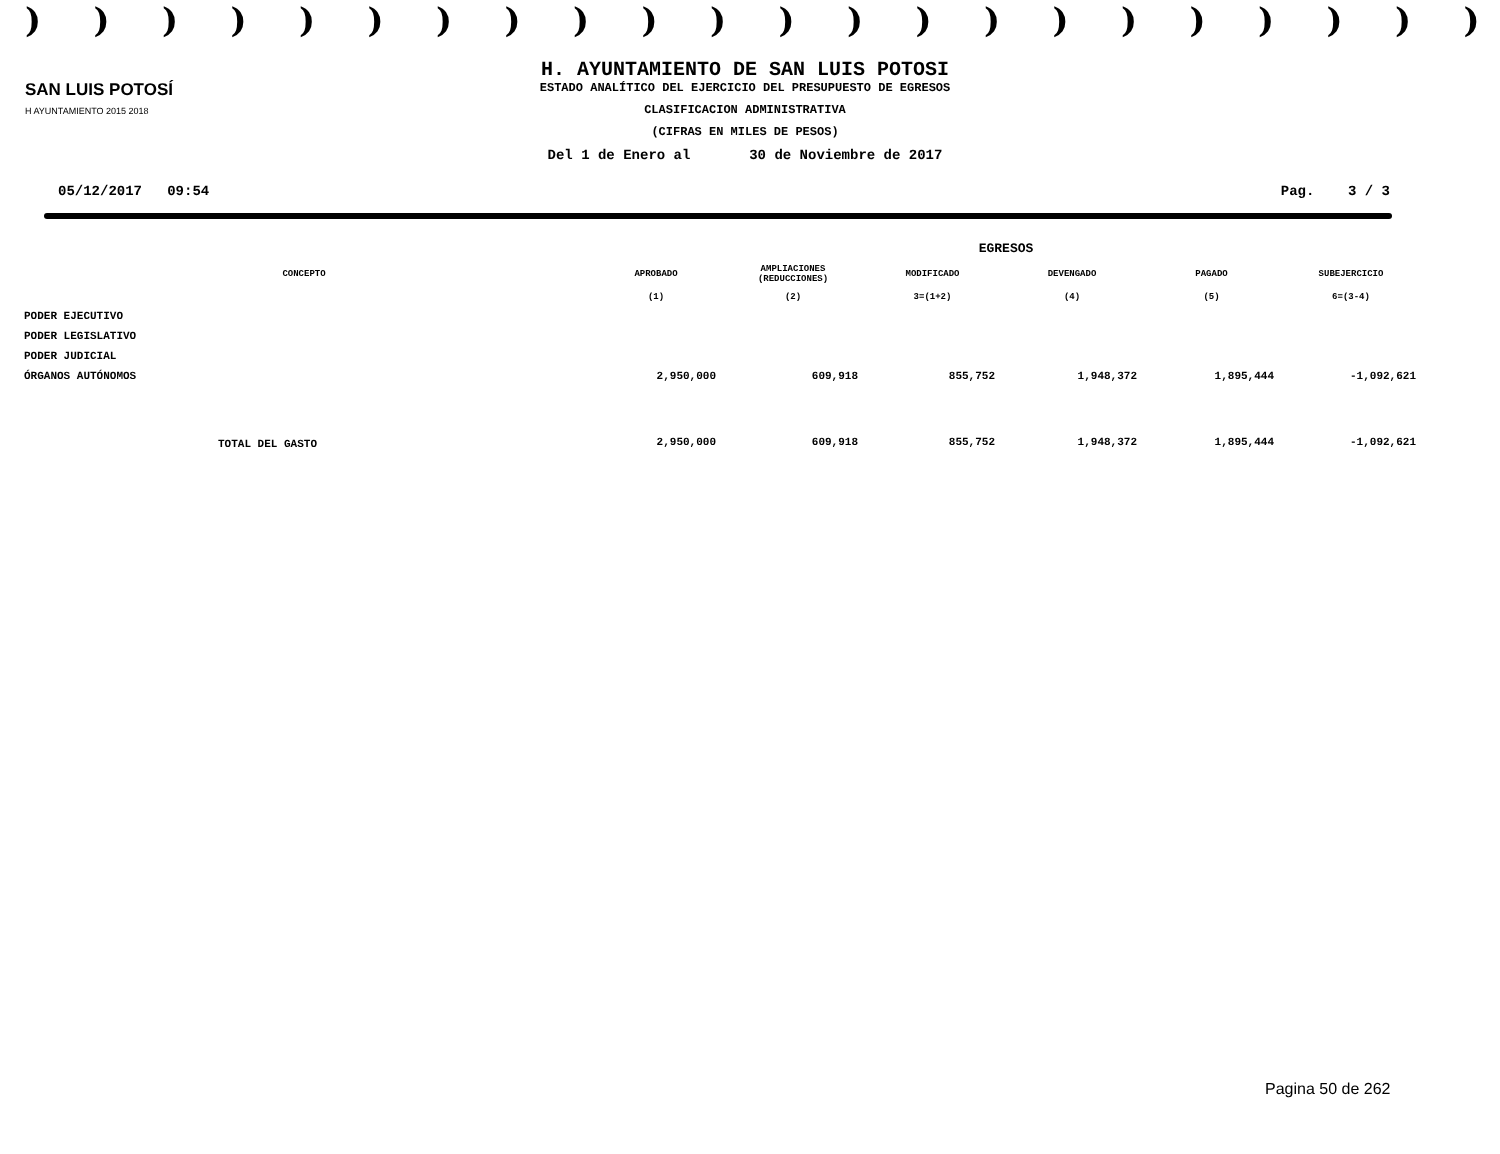))))))))))))))))))))))
SAN LUIS POTOSÍ
H AYUNTAMIENTO 2015 2018
H. AYUNTAMIENTO DE SAN LUIS POTOSI
ESTADO ANALÍTICO DEL EJERCICIO DEL PRESUPUESTO DE EGRESOS
CLASIFICACION ADMINISTRATIVA
(CIFRAS EN MILES DE PESOS)
Del 1 de Enero al 30 de Noviembre de 2017
05/12/2017 09:54 Pag. 3 / 3
| | EGRESOS | | | | | |
| --- | --- | --- | --- | --- | --- | --- |
| CONCEPTO | APROBADO | AMPLIACIONES (REDUCCIONES) | MODIFICADO | DEVENGADO | PAGADO | SUBEJERCICIO |
| | (1) | (2) | 3=(1+2) | (4) | (5) | 6=(3-4) |
| PODER EJECUTIVO | | | | | | |
| PODER LEGISLATIVO | | | | | | |
| PODER JUDICIAL | | | | | | |
| ÓRGANOS AUTÓNOMOS | 2,950,000 | 609,918 | 855,752 | 1,948,372 | 1,895,444 | -1,092,621 |
| TOTAL DEL GASTO | 2,950,000 | 609,918 | 855,752 | 1,948,372 | 1,895,444 | -1,092,621 |
Pagina 50 de 262